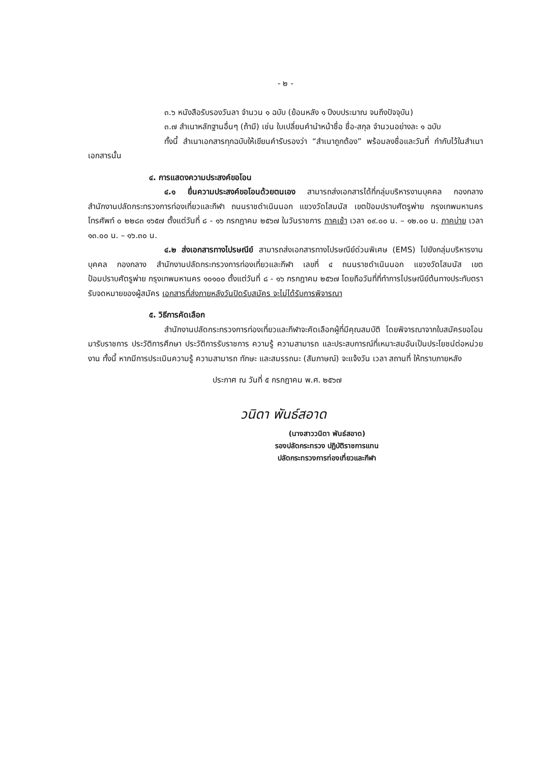- ๒ -
๓.๖ หนังสือรับรองวันลา จำนวน ๑ ฉบับ (ย้อนหลัง ๑ ปีงบประมาณ จนถึงปัจจุบัน)
๓.๗ สำเนาหลักฐานอื่นๆ (ถ้ามี) เช่น ใบเปลี่ยนคำนำหน้าชื่อ ชื่อ-สกุล จำนวนอย่างละ ๑ ฉบับ
ทั้งนี้ สำเนาเอกสารทุกฉบับให้เขียนคำรับรองว่า “สำเนาถูกต้อง” พร้อมลงชื่อและวันที่ กำกับไว้ในสำเนาเอกสารนั้น
๔. การแสดงความประสงค์ขอโอน
๔.๑ ยื่นความประสงค์ขอโอนด้วยตนเอง สามารถส่งเอกสารได้ที่กลุ่มบริหารงานบุคคล กองกลาง สำนักงานปลัดกระทรวงการท่องเที่ยวและกีฬา ถนนราชดำเนินนอก แขวงวัดโสมนัส เขตป้อมปราบศัตรูพ่าย กรุงเทพมหานคร โทรศัพท์ ๐ ๒๒๘๓ ๑๖๕๗ ตั้งแต่วันที่ ๘ - ๑๖ กรกฎาคม ๒๕๖๗ ในวันราชการ ภาคเช้า เวลา ๐๙.๐๐ น. – ๑๒.๐๐ น. ภาคบ่าย เวลา ๑๓.๐๐ น. – ๑๖.๓๐ น.
๔.๒ ส่งเอกสารทางไปรษณีย์ สามารถส่งเอกสารทางไปรษณีย์ด่วนพิเศษ (EMS) ไปยังกลุ่มบริหารงานบุคคล กองกลาง สำนักงานปลัดกระทรวงการท่องเที่ยวและกีฬา เลขที่ ๔ ถนนราชดำเนินนอก แขวงวัดโสมนัส เขตป้อมปราบศัตรูพ่าย กรุงเทพมหานคร ๑๐๑๐๐ ตั้งแต่วันที่ ๘ - ๑๖ กรกฎาคม ๒๕๖๗ โดยถือวันที่ที่ทำการไปรษณีย์ต้นทางประทับตรารับจดหมายของผู้สมัคร เอกสารที่ส่งภายหลังวันปิดรับสมัคร จะไม่ได้รับการพิจารณา
๕. วิธีการคัดเลือก
สำนักงานปลัดกระทรวงการท่องเที่ยวและกีฬาจะคัดเลือกผู้ที่มีคุณสมบัติ โดยพิจารณาจากใบสมัครขอโอนมารับราชการ ประวัติการศึกษา ประวัติการรับราชการ ความรู้ ความสามารถ และประสบการณ์ที่เหมาะสมอันเป็นประโยชน์ต่อหน่วยงาน ทั้งนี้ หากมีการประเมินความรู้ ความสามารถ ทักษะ และสมรรถนะ (สัมภาษณ์) จะแจ้งวัน เวลา สถานที่ ให้ทราบภายหลัง
ประกาศ ณ วันที่ ๕ กรกฎาคม พ.ศ. ๒๕๖๗
วนิดา พันธ์สอาด
(นางสาววนิดา พันธ์สอาด)
รองปลัดกระทรวง ปฏิบัติราชการแทน
ปลัดกระทรวงการท่องเที่ยวและกีฬา